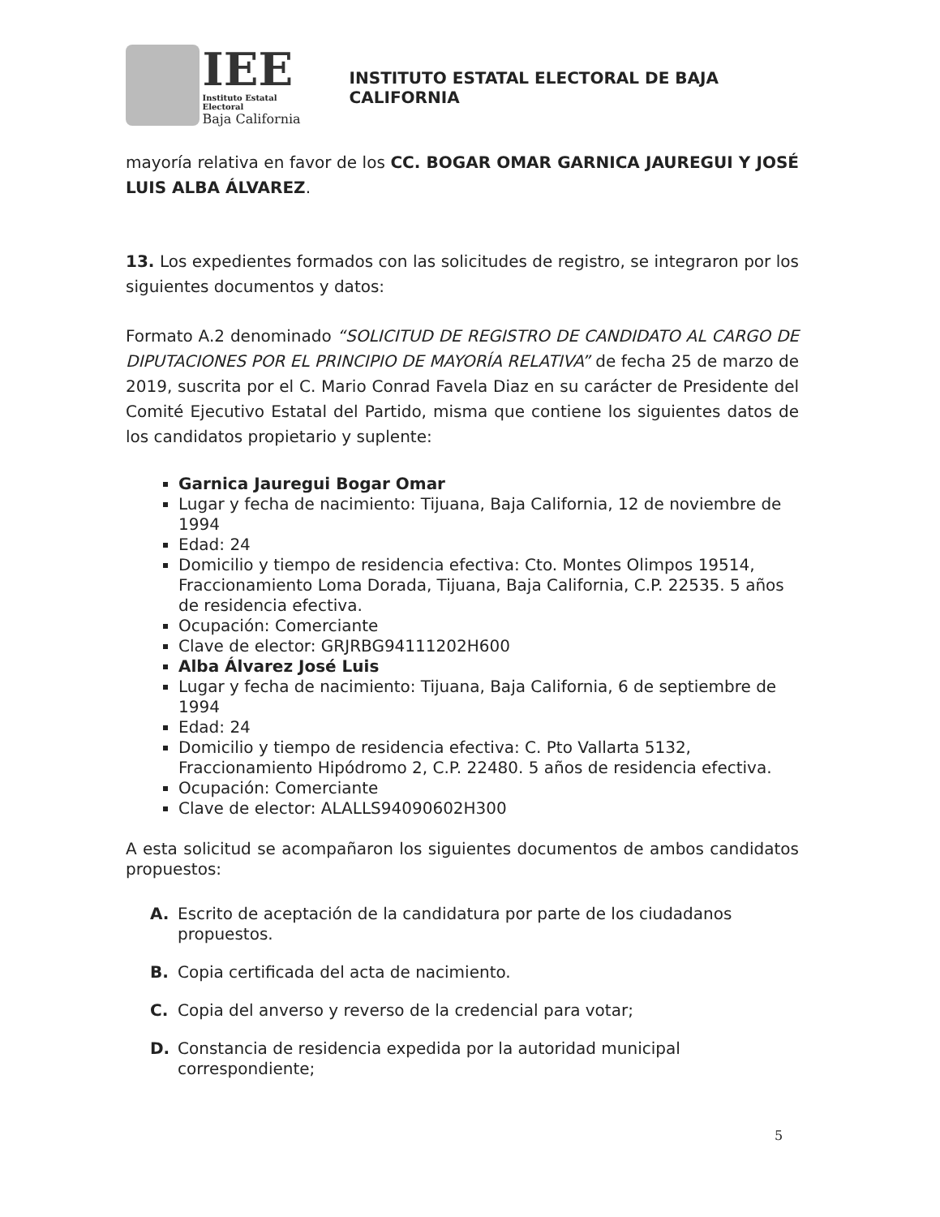IEE
Instituto Estatal Electoral
Baja California
INSTITUTO ESTATAL ELECTORAL DE BAJA CALIFORNIA
mayoría relativa en favor de los CC. BOGAR OMAR GARNICA JAUREGUI Y JOSÉ LUIS ALBA ÁLVAREZ.
13. Los expedientes formados con las solicitudes de registro, se integraron por los siguientes documentos y datos:
Formato A.2 denominado “SOLICITUD DE REGISTRO DE CANDIDATO AL CARGO DE DIPUTACIONES POR EL PRINCIPIO DE MAYORÍA RELATIVA” de fecha 25 de marzo de 2019, suscrita por el C. Mario Conrad Favela Diaz en su carácter de Presidente del Comité Ejecutivo Estatal del Partido, misma que contiene los siguientes datos de los candidatos propietario y suplente:
Garnica Jauregui Bogar Omar
Lugar y fecha de nacimiento: Tijuana, Baja California, 12 de noviembre de 1994
Edad: 24
Domicilio y tiempo de residencia efectiva: Cto. Montes Olimpos 19514, Fraccionamiento Loma Dorada, Tijuana, Baja California, C.P. 22535. 5 años de residencia efectiva.
Ocupación: Comerciante
Clave de elector: GRJRBG94111202H600
Alba Álvarez José Luis
Lugar y fecha de nacimiento: Tijuana, Baja California, 6 de septiembre de 1994
Edad: 24
Domicilio y tiempo de residencia efectiva: C. Pto Vallarta 5132, Fraccionamiento Hipódromo 2, C.P. 22480. 5 años de residencia efectiva.
Ocupación: Comerciante
Clave de elector: ALALLS94090602H300
A esta solicitud se acompañaron los siguientes documentos de ambos candidatos propuestos:
A. Escrito de aceptación de la candidatura por parte de los ciudadanos propuestos.
B. Copia certificada del acta de nacimiento.
C. Copia del anverso y reverso de la credencial para votar;
D. Constancia de residencia expedida por la autoridad municipal correspondiente;
5